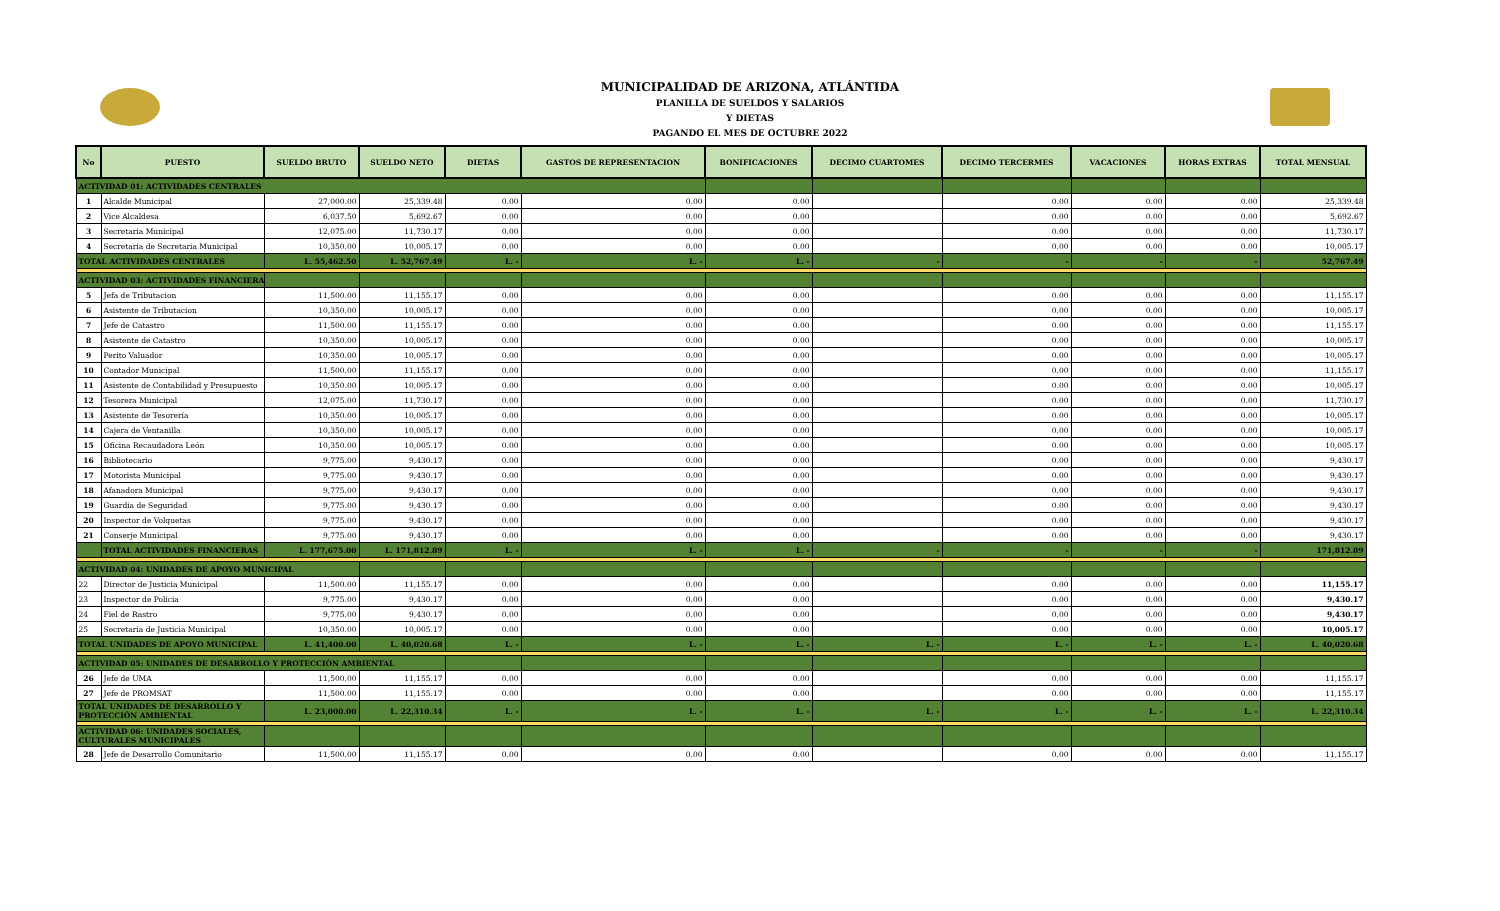MUNICIPALIDAD DE ARIZONA, ATLÁNTIDA
PLANILLA DE SUELDOS Y SALARIOS
Y DIETAS
PAGANDO EL MES DE OCTUBRE 2022
| No | PUESTO | SUELDO BRUTO | SUELDO NETO | DIETAS | GASTOS DE REPRESENTACION | BONIFICACIONES | DECIMO CUARTOMES | DECIMO TERCERMES | VACACIONES | HORAS EXTRAS | TOTAL MENSUAL |
| --- | --- | --- | --- | --- | --- | --- | --- | --- | --- | --- | --- |
| ACTIVIDAD 01: ACTIVIDADES CENTRALES | | | | | | | | | | | |
| 1 | Alcalde Municipal | 27,000.00 | 25,339.48 | 0.00 | 0.00 | 0.00 | | 0.00 | 0.00 | 0.00 | 25,339.48 |
| 2 | Vice Alcaldesa | 6,037.50 | 5,692.67 | 0.00 | 0.00 | 0.00 | | 0.00 | 0.00 | 0.00 | 5,692.67 |
| 3 | Secretaria Municipal | 12,075.00 | 11,730.17 | 0.00 | 0.00 | 0.00 | | 0.00 | 0.00 | 0.00 | 11,730.17 |
| 4 | Secretaria de Secretaria Municipal | 10,350.00 | 10,005.17 | 0.00 | 0.00 | 0.00 | | 0.00 | 0.00 | 0.00 | 10,005.17 |
| TOTAL ACTIVIDADES CENTRALES | | L. 55,462.50 | L. 52,767.49 | L. - | L. - | L. - | - | - | - | - | 52,767.49 |
| ACTIVIDAD 03: ACTIVIDADES FINANCIERAS | | | | | | | | | | | |
| 5 | Jefa de Tributacion | 11,500.00 | 11,155.17 | 0.00 | 0.00 | 0.00 | | 0.00 | 0.00 | 0.00 | 11,155.17 |
| 6 | Asistente de Tributacion | 10,350.00 | 10,005.17 | 0.00 | 0.00 | 0.00 | | 0.00 | 0.00 | 0.00 | 10,005.17 |
| 7 | Jefe de Catastro | 11,500.00 | 11,155.17 | 0.00 | 0.00 | 0.00 | | 0.00 | 0.00 | 0.00 | 11,155.17 |
| 8 | Asistente de Catastro | 10,350.00 | 10,005.17 | 0.00 | 0.00 | 0.00 | | 0.00 | 0.00 | 0.00 | 10,005.17 |
| 9 | Perito Valuador | 10,350.00 | 10,005.17 | 0.00 | 0.00 | 0.00 | | 0.00 | 0.00 | 0.00 | 10,005.17 |
| 10 | Contador Municipal | 11,500.00 | 11,155.17 | 0.00 | 0.00 | 0.00 | | 0.00 | 0.00 | 0.00 | 11,155.17 |
| 11 | Asistente de Contabilidad y Presupuesto | 10,350.00 | 10,005.17 | 0.00 | 0.00 | 0.00 | | 0.00 | 0.00 | 0.00 | 10,005.17 |
| 12 | Tesorera Municipal | 12,075.00 | 11,730.17 | 0.00 | 0.00 | 0.00 | | 0.00 | 0.00 | 0.00 | 11,730.17 |
| 13 | Asistente de Tesorería | 10,350.00 | 10,005.17 | 0.00 | 0.00 | 0.00 | | 0.00 | 0.00 | 0.00 | 10,005.17 |
| 14 | Cajera de Ventanilla | 10,350.00 | 10,005.17 | 0.00 | 0.00 | 0.00 | | 0.00 | 0.00 | 0.00 | 10,005.17 |
| 15 | Oficina Recaudadora León | 10,350.00 | 10,005.17 | 0.00 | 0.00 | 0.00 | | 0.00 | 0.00 | 0.00 | 10,005.17 |
| 16 | Bibliotecario | 9,775.00 | 9,430.17 | 0.00 | 0.00 | 0.00 | | 0.00 | 0.00 | 0.00 | 9,430.17 |
| 17 | Motorista Municipal | 9,775.00 | 9,430.17 | 0.00 | 0.00 | 0.00 | | 0.00 | 0.00 | 0.00 | 9,430.17 |
| 18 | Afanadora Municipal | 9,775.00 | 9,430.17 | 0.00 | 0.00 | 0.00 | | 0.00 | 0.00 | 0.00 | 9,430.17 |
| 19 | Guardia de Seguridad | 9,775.00 | 9,430.17 | 0.00 | 0.00 | 0.00 | | 0.00 | 0.00 | 0.00 | 9,430.17 |
| 20 | Inspector de Volquetas | 9,775.00 | 9,430.17 | 0.00 | 0.00 | 0.00 | | 0.00 | 0.00 | 0.00 | 9,430.17 |
| 21 | Conserje Municipal | 9,775.00 | 9,430.17 | 0.00 | 0.00 | 0.00 | | 0.00 | 0.00 | 0.00 | 9,430.17 |
| | TOTAL ACTIVIDADES FINANCIERAS | L. 177,675.00 | L. 171,812.89 | L. - | L. - | L. - | - | - | - | - | 171,812.89 |
| ACTIVIDAD 04: UNIDADES DE APOYO MUNICIPAL | | | | | | | | | | | |
| 22 | Director de Justicia Municipal | 11,500.00 | 11,155.17 | 0.00 | 0.00 | 0.00 | | 0.00 | 0.00 | 0.00 | 11,155.17 |
| 23 | Inspector de Policia | 9,775.00 | 9,430.17 | 0.00 | 0.00 | 0.00 | | 0.00 | 0.00 | 0.00 | 9,430.17 |
| 24 | Fiel de Rastro | 9,775.00 | 9,430.17 | 0.00 | 0.00 | 0.00 | | 0.00 | 0.00 | 0.00 | 9,430.17 |
| 25 | Secretaria de Justicia Municipal | 10,350.00 | 10,005.17 | 0.00 | 0.00 | 0.00 | | 0.00 | 0.00 | 0.00 | 10,005.17 |
| TOTAL UNIDADES DE APOYO MUNICIPAL | | L. 41,400.00 | L. 40,020.68 | L. - | L. - | L. - | L. - | L. - | L. - | L. - | L. 40,020.68 |
| ACTIVIDAD 05: UNIDADES DE DESARROLLO Y PROTECCIÓN AMBIENTAL | | | | | | | | | | | |
| 26 | Jefe de UMA | 11,500.00 | 11,155.17 | 0.00 | 0.00 | 0.00 | | 0.00 | 0.00 | 0.00 | 11,155.17 |
| 27 | Jefe de PROMSAT | 11,500.00 | 11,155.17 | 0.00 | 0.00 | 0.00 | | 0.00 | 0.00 | 0.00 | 11,155.17 |
| TOTAL UNIDADES DE DESARROLLO Y PROTECCIÓN AMBIENTAL | | L. 23,000.00 | L. 22,310.34 | L. - | L. - | L. - | L. - | L. - | L. - | L. - | L. 22,310.34 |
| ACTIVIDAD 06: UNIDADES SOCIALES, CULTURALES MUNICIPALES | | | | | | | | | | | |
| 28 | Jefe de Desarrollo Comunitario | 11,500.00 | 11,155.17 | 0.00 | 0.00 | 0.00 | | 0.00 | 0.00 | 0.00 | 11,155.17 |